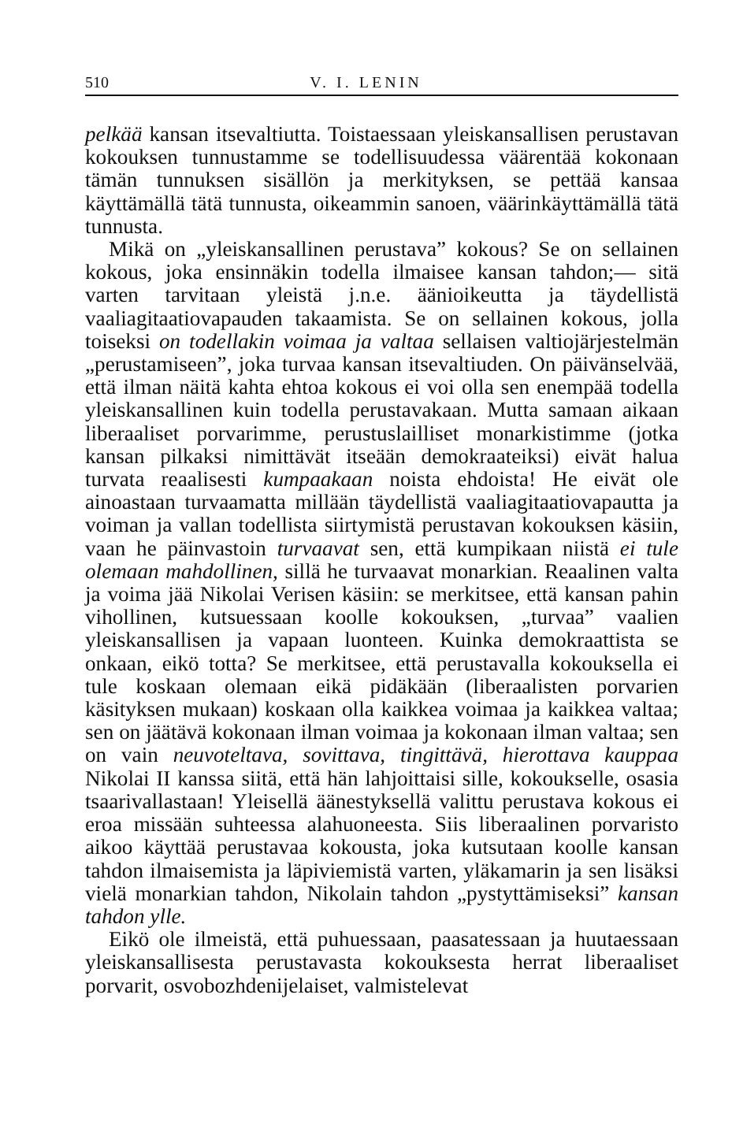510 V. I. LENIN
pelkää kansan itsevaltiutta. Toistaessaan yleiskansallisen perustavan kokouksen tunnustamme se todellisuudessa väärentää kokonaan tämän tunnuksen sisällön ja merkityksen, se pettää kansaa käyttämällä tätä tunnusta, oikeammin sanoen, väärinkäyttämällä tätä tunnusta.
Mikä on „yleiskansallinen perustava” kokous? Se on sellainen kokous, joka ensinnäkin todella ilmaisee kansan tahdon;— sitä varten tarvitaan yleistä j.n.e. äänioikeutta ja täydellistä vaaliagitaatiovapauden takaamista. Se on sellainen kokous, jolla toiseksi on todellakin voimaa ja valtaa sellaisen valtiojärjestelmän „perustamiseen”, joka turvaa kansan itsevaltiuden. On päivänselvää, että ilman näitä kahta ehtoa kokous ei voi olla sen enempää todella yleiskansallinen kuin todella perustavakaan. Mutta samaan aikaan liberaaliset porvarimme, perustuslailliset monarkistimme (jotka kansan pilkaksi nimittävät itseään demokraateiksi) eivät halua turvata reaalisesti kumpaakaan noista ehdoista! He eivät ole ainoastaan turvaamatta millään täydellistä vaaliagitaatiovapautta ja voiman ja vallan todellista siirtymistä perustavan kokouksen käsiin, vaan he päinvastoin turvaavat sen, että kumpikaan niistä ei tule olemaan mahdollinen, sillä he turvaavat monarkian. Reaalinen valta ja voima jää Nikolai Verisen käsiin: se merkitsee, että kansan pahin vihollinen, kutsuessaan koolle kokouksen, „turvaa” vaalien yleiskansallisen ja vapaan luonteen. Kuinka demokraattista se onkaan, eikö totta? Se merkitsee, että perustavalla kokouksella ei tule koskaan olemaan eikä pidäkään (liberaalisten porvarien käsityksen mukaan) koskaan olla kaikkea voimaa ja kaikkea valtaa; sen on jäätävä kokonaan ilman voimaa ja kokonaan ilman valtaa; sen on vain neuvoteltava, sovittava, tingittävä, hierottava kauppaa Nikolai II kanssa siitä, että hän lahjoittaisi sille, kokoukselle, osasia tsaarivallastaan! Yleisellä äänestyksellä valittu perustava kokous ei eroa missään suhteessa alahuoneesta. Siis liberaalinen porvaristo aikoo käyttää perustavaa kokousta, joka kutsutaan koolle kansan tahdon ilmaisemista ja läpiviemistä varten, yläkamarin ja sen lisäksi vielä monarkian tahdon, Nikolain tahdon „pystyttämiseksi” kansan tahdon ylle.
Eikö ole ilmeistä, että puhuessaan, paasatessaan ja huutaessaan yleiskansallisesta perustavasta kokouksesta herrat liberaaliset porvarit, osvobozhdenijelaiset, valmistelevat